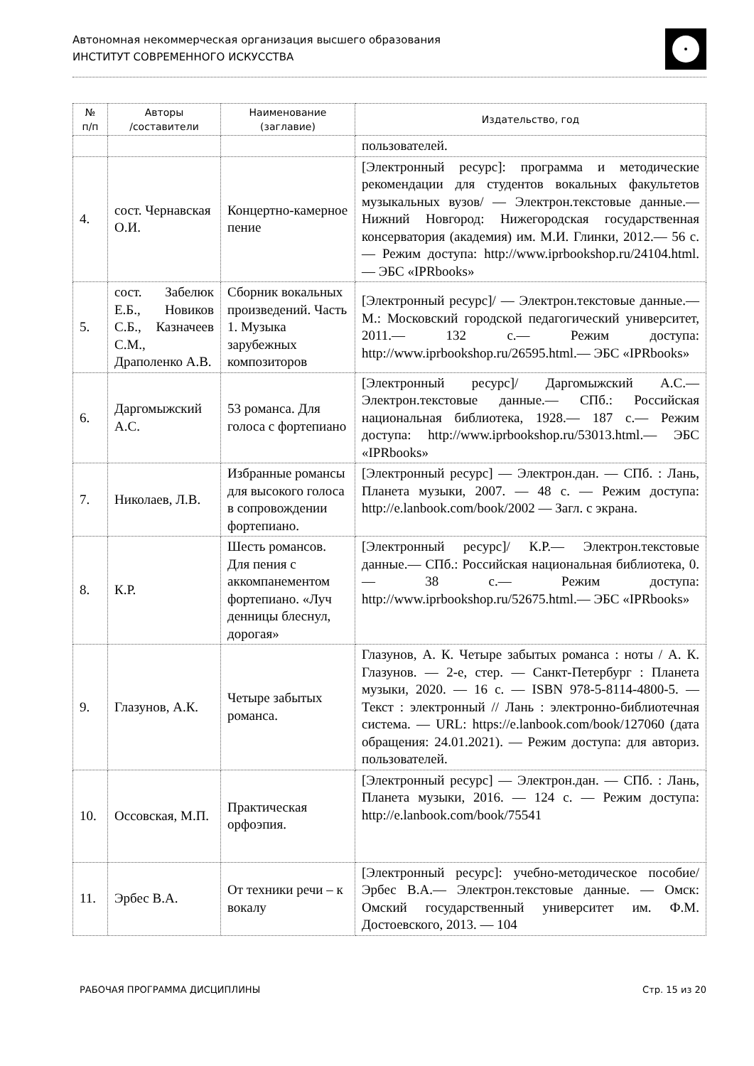Автономная некоммерческая организация высшего образования
ИНСТИТУТ СОВРЕМЕННОГО ИСКУССТВА
| № п/п | Авторы /составители | Наименование (заглавие) | Издательство, год |
| --- | --- | --- | --- |
| | | | пользователей. |
| 4. | сост. Чернавская О.И. | Концертно-камерное пение | [Электронный ресурс]: программа и методические рекомендации для студентов вокальных факультетов музыкальных вузов/ — Электрон.текстовые данные.— Нижний Новгород: Нижегородская государственная консерватория (академия) им. М.И. Глинки, 2012.— 56 с.— Режим доступа: http://www.iprbookshop.ru/24104.html.— ЭБС «IPRbooks» |
| 5. | сост. Забелюк Е.Б., Новиков С.Б., Казначеев С.М., Драполенко А.В. | Сборник вокальных произведений. Часть 1. Музыка зарубежных композиторов | [Электронный ресурс]/ — Электрон.текстовые данные.— М.: Московский городской педагогический университет, 2011.— 132 с.— Режим доступа: http://www.iprbookshop.ru/26595.html.— ЭБС «IPRbooks» |
| 6. | Даргомыжский А.С. | 53 романса. Для голоса с фортепиано | [Электронный ресурс]/ Даргомыжский А.С.— Электрон.текстовые данные.— СПб.: Российская национальная библиотека, 1928.— 187 с.— Режим доступа: http://www.iprbookshop.ru/53013.html.— ЭБС «IPRbooks» |
| 7. | Николаев, Л.В. | Избранные романсы для высокого голоса в сопровождении фортепиано. | [Электронный ресурс] — Электрон.дан. — СПб. : Лань, Планета музыки, 2007. — 48 с. — Режим доступа: http://e.lanbook.com/book/2002 — Загл. с экрана. |
| 8. | К.Р. | Шесть романсов. Для пения с аккомпанементом фортепиано. «Луч денницы блеснул, дорогая» | [Электронный ресурс]/ К.Р.— Электрон.текстовые данные.— СПб.: Российская национальная библиотека, 0.— 38 с.— Режим доступа: http://www.iprbookshop.ru/52675.html.— ЭБС «IPRbooks» |
| 9. | Глазунов, А.К. | Четыре забытых романса. | Глазунов, А. К. Четыре забытых романса : ноты / А. К. Глазунов. — 2-е, стер. — Санкт-Петербург : Планета музыки, 2020. — 16 с. — ISBN 978-5-8114-4800-5. — Текст : электронный // Лань : электронно-библиотечная система. — URL: https://e.lanbook.com/book/127060 (дата обращения: 24.01.2021). — Режим доступа: для авториз. пользователей. |
| 10. | Оссовская, М.П. | Практическая орфоэпия. | [Электронный ресурс] — Электрон.дан. — СПб. : Лань, Планета музыки, 2016. — 124 с. — Режим доступа: http://e.lanbook.com/book/75541 |
| 11. | Эрбес В.А. | От техники речи – к вокалу | [Электронный ресурс]: учебно-методическое пособие/ Эрбес В.А.— Электрон.текстовые данные. — Омск: Омский государственный университет им. Ф.М. Достоевского, 2013. — 104 |
РАБОЧАЯ ПРОГРАММА ДИСЦИПЛИНЫ Стр. 15 из 20